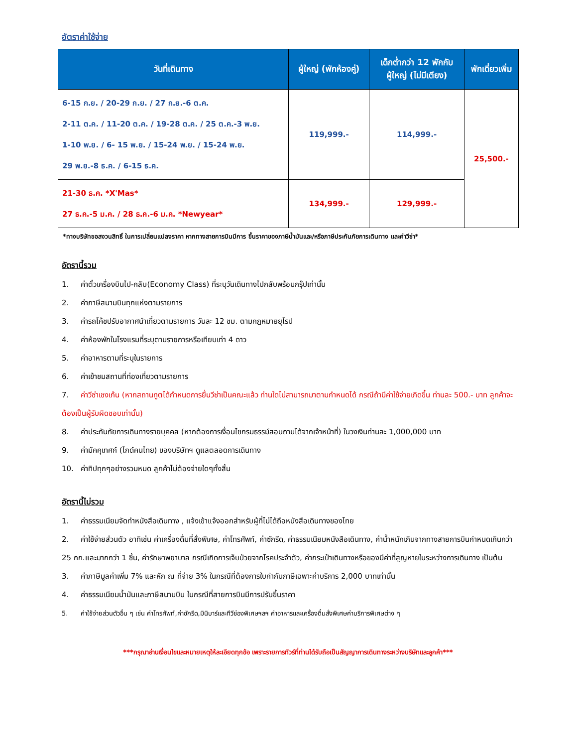อัตราค่าใช้จ่าย
| วันที่เดินทาง | ผู้ใหญ่ (พักห้องคู่) | เด็กต่ำกว่า 12 พักกับ ผู้ใหญ่ (ไม่มีเตียง) | พักเดี่ยวเพิ่ม |
| --- | --- | --- | --- |
| 6-15 ก.ย. / 20-29 ก.ย. / 27 ก.ย.-6 ต.ค. 2-11 ต.ค. / 11-20 ต.ค. / 19-28 ต.ค. / 25 ต.ค.-3 พ.ย. 1-10 พ.ย. / 6- 15 พ.ย. / 15-24 พ.ย. / 15-24 พ.ย. 29 พ.ย.-8 ธ.ค. / 6-15 ธ.ค. | 119,999.- | 114,999.- | 25,500.- |
| 21-30 ธ.ค. *X'Mas* 27 ธ.ค.-5 ม.ค. / 28 ธ.ค.-6 ม.ค. *Newyear* | 134,999.- | 129,999.- | |
*ทางบริษัทขอสงวนสิทธิ์ ในการเปลี่ยนแปลงราคา หากทางสายการบินมีการ ขึ้นราคาของภาษีน้ำมันและ/หรือภาษีประกันภัยการเดินทาง และค่าวีซ่า*
อัตรานี้รวม
1. ค่าตั๋วเครื่องบินไป-กลับ(Economy Class) ที่ระบุวันเดินทางไปกลับพร้อมกรุ๊ปเท่านั้น
2. ค่าภาษีสนามบินทุกแห่งตามรายการ
3. ค่ารถโค้ชปรับอากาศนำเที่ยวตามรายการ วันละ 12 ชม. ตามกฎหมายยุโรป
4. ค่าห้องพักในโรงแรมที่ระบุตามรายการหรือเทียบเท่า 4 ดาว
5. ค่าอาหารตามที่ระบุในรายการ
6. ค่าเข้าชมสถานที่ท่องเที่ยวตามรายการ
7. ค่าวีซ่าเชงเก้น (หากสถานทูตได้กำหนดการยื่นวีซ่าเป็นคณะแล้ว ท่านใดไม่สามารถมาตามกำหนดได้ กรณีถ้ามีค่าใช้จ่ายเกิดขึ้น ท่านละ 500.- บาท ลูกค้าจะต้องเป็นผู้รับผิดชอบเท่านั้น)
8. ค่าประกันภัยการเดินทางรายบุคคล (หากต้องการเงื่อนไขกรมธรรม์สอบถามได้จากเจ้าหน้าที่) ในวงเงินท่านละ 1,000,000 บาท
9. ค่ามัคคุเทศก์ (ไกด์คนไทย) ของบริษัทฯ ดูแลตลอดการเดินทาง
10. ค่าทิปทุกๆอย่างรวมหมด ลูกค้าไม่ต้องจ่ายใดๆทั้งสิ้น
อัตรานี้ไม่รวม
1. ค่าธรรมเนียมจัดทำหนังสือเดินทาง , แจ้งเข้าแจ้งออกสำหรับผู้ที่ไม่ได้ถือหนังสือเดินทางของไทย
2. ค่าใช้จ่ายส่วนตัว อาทิเช่น ค่าเครื่องดื่มที่สั่งพิเศษ, ค่าโทรศัพท์, ค่าซักรีด, ค่าธรรมเนียมหนังสือเดินทาง, ค่าน้ำหนักเกินจากทางสายการบินกำหนดเกินกว่า 25 กก.และมากกว่า 1 ชิ้น, ค่ารักษาพยาบาล กรณีเกิดการเจ็บป่วยจากโรคประจำตัว, ค่ากระเป๋าเดินทางหรือของมีค่าที่สูญหายในระหว่างการเดินทาง เป็นต้น
3. ค่าภาษีมูลค่าเพิ่ม 7% และหัก ณ ที่จ่าย 3% ในกรณีที่ต้องการใบกำกับภาษีเฉพาะค่าบริการ 2,000 บาทเท่านั้น
4. ค่าธรรมเนียมน้ำมันและภาษีสนามบิน ในกรณีที่สายการบินมีการปรับขึ้นราคา
5. ค่าใช้จ่ายส่วนตัวอื่น ๆ เช่น ค่าโทรศัพท์,ค่าซักรีด,มินิบาร์และทีวีช่องพิเศษฯลฯ ค่าอาหารและเครื่องดื่มสั่งพิเศษค่าบริการพิเศษต่าง ๆ
***กรุณาอ่านเงื่อนไขและหมายเหตุให้ละเอียดทุกข้อ เพราะรายการทัวร์ที่ท่านได้รับถือเป็นสัญญาการเดินทางระหว่างบริษัทและลูกค้า***